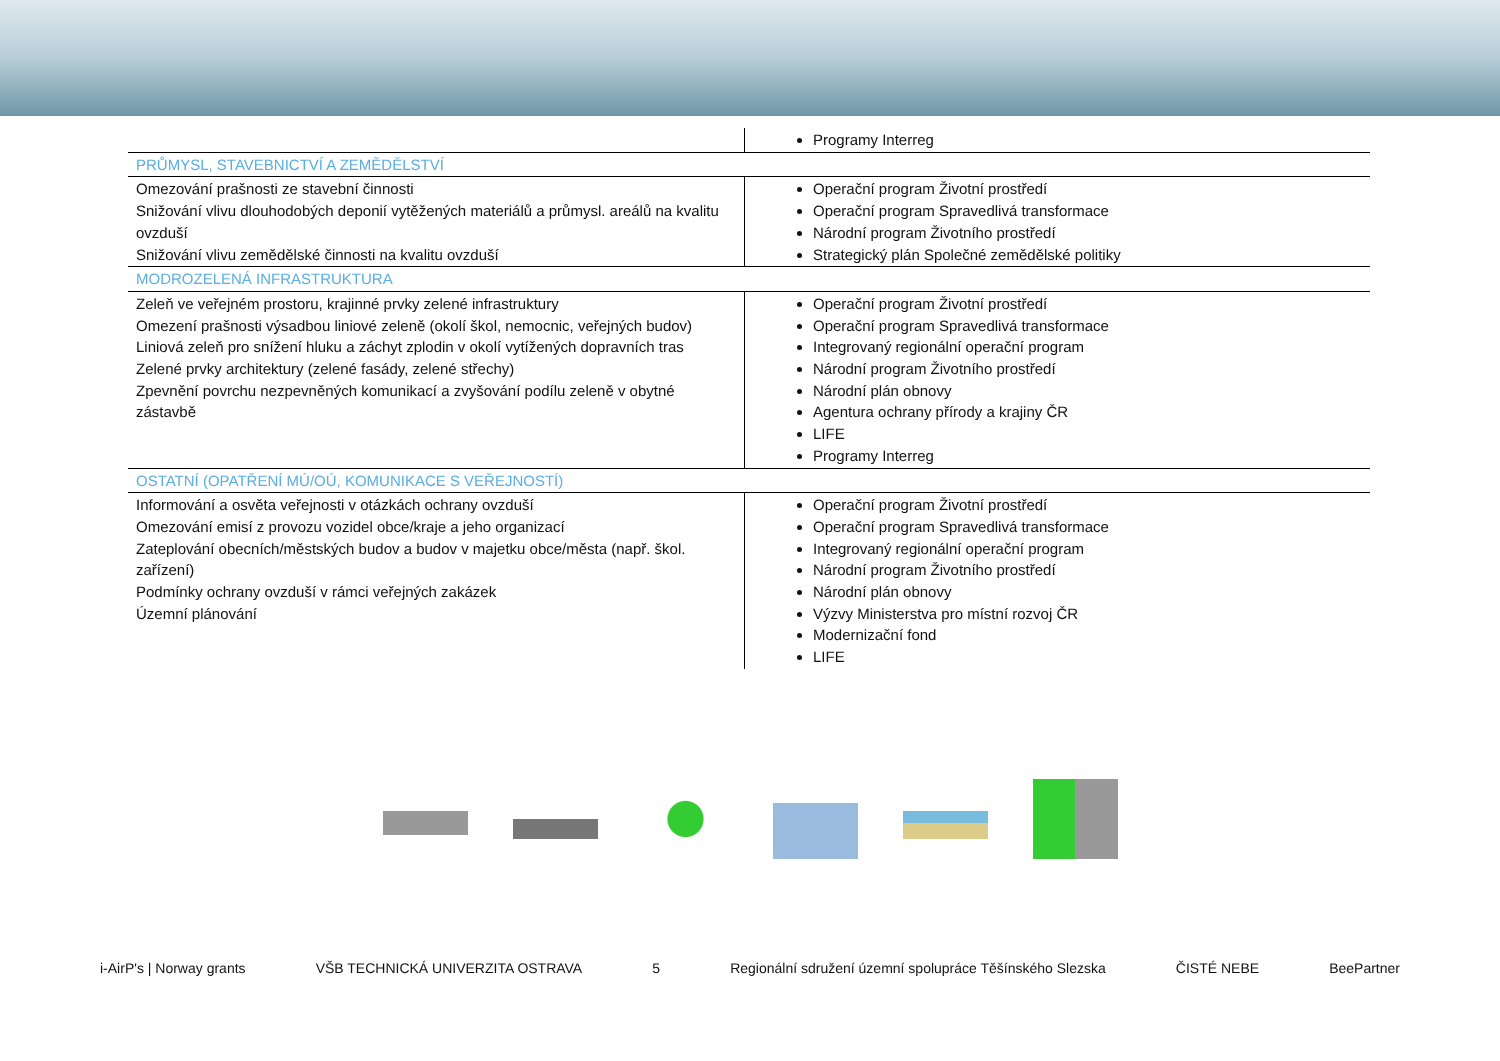| | Programy Interreg |
| PRŮMYSL, STAVEBNICTVÍ A ZEMĚDĚLSTVÍ | |
| Omezování prašnosti ze stavební činnosti Snižování vlivu dlouhodobých deponií vytěžených materiálů a průmysl. areálů na kvalitu ovzduší Snižování vlivu zemědělské činnosti na kvalitu ovzduší | Operační program Životní prostředí Operační program Spravedlivá transformace Národní program Životního prostředí Strategický plán Společné zemědělské politiky |
| MODROZELENÁ INFRASTRUKTURA | |
| Zeleň ve veřejném prostoru, krajinné prvky zelené infrastruktury Omezení prašnosti výsadbou liniové zeleně (okolí škol, nemocnic, veřejných budov) Liniová zeleň pro snížení hluku a záchyt zplodin v okolí vytížených dopravních tras Zelené prvky architektury (zelené fasády, zelené střechy) Zpevnění povrchu nezpevněných komunikací a zvyšování podílu zeleně v obytné zástavbě | Operační program Životní prostředí Operační program Spravedlivá transformace Integrovaný regionální operační program Národní program Životního prostředí Národní plán obnovy Agentura ochrany přírody a krajiny ČR LIFE Programy Interreg |
| OSTATNÍ (OPATŘENÍ MÚ/OÚ, KOMUNIKACE S VEŘEJNOSTÍ) | |
| Informování a osvěta veřejnosti v otázkách ochrany ovzduší Omezování emisí z provozu vozidel obce/kraje a jeho organizací Zateplování obecních/městských budov a budov v majetku obce/města (např. škol. zařízení) Podmínky ochrany ovzduší v rámci veřejných zakázek Územní plánování | Operační program Životní prostředí Operační program Spravedlivá transformace Integrovaný regionální operační program Národní program Životního prostředí Národní plán obnovy Výzvy Ministerstva pro místní rozvoj ČR Modernizační fond LIFE |
i-AirP's | Norway grants VŠB TECHNICKÁ UNIVERZITA OSTRAVA 5 Regionální sdružení územní spolupráce Těšínského Slezska ČISTÉ NEBE BeePartner